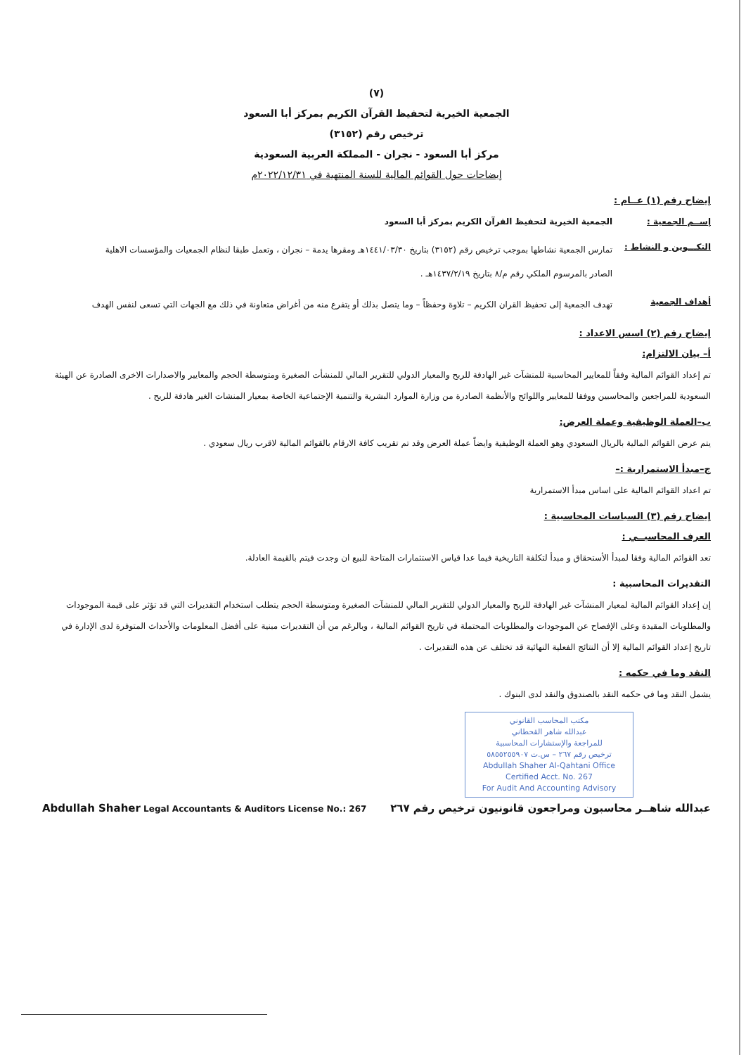(٧)
الجمعية الخيرية لتحفيظ القرآن الكريم بمركز أبا السعود
ترخيص رقم (٣١٥٢)
مركز أبا السعود - نجران - المملكة العربية السعودية
إيضاحات حول القوائم المالية للسنة المنتهية في ٢٠٢٢/١٢/٣١م
إيضاح رقم (١) عــام :
إســم الجمعية : الجمعية الخيرية لتحفيظ القرآن الكريم بمركز أبا السعود
التكـــوين و النشاط :
تمارس الجمعية نشاطها بموجب ترخيص رقم (٣١٥٢) بتاريخ ١٤٤١/٠٣/٣٠هـ ومقرها يدمة – نجران ، وتعمل طبقا لنظام الجمعيات والمؤسسات الاهلية
الصادر بالمرسوم الملكي رقم م/٨ بتاريخ ١٤٣٧/٢/١٩هـ .
أهداف الجمعية
تهدف الجمعية إلى تحفيظ القران الكريم – تلاوة وحفظاً – وما يتصل بذلك أو يتفرع منه من أغراض متعاونة في ذلك مع الجهات التي تسعى لنفس الهدف
إيضاح رقم (٢) اسس الاعداد :
أ– بيان الالتزام:
تم إعداد القوائم المالية وفقاً للمعايير المحاسبية للمنشآت غير الهادفة للربح والمعيار الدولي للتقرير المالي للمنشأت الصغيرة ومتوسطة الحجم والمعايير والاصدارات الاخرى الصادرة عن الهيئة السعودية للمراجعين والمحاسبين ووفقا للمعايير واللوائح والأنظمة الصادرة من وزارة الموارد البشرية والتنمية الإجتماعية الخاصة بمعيار المنشات الغير هادفة للربح .
ب–العملة الوظيفية وعملة العرض:
يتم عرض القوائم المالية بالريال السعودي وهو العملة الوظيفية وايضاً عملة العرض وقد تم تقريب كافة الارقام بالقوائم المالية لاقرب ريال سعودي .
ج–مبدأ الاستمرارية :–
تم اعداد القوائم المالية على اساس مبدأ الاستمرارية
إيضاح رقم (٣) السياسات المحاسبية :
العرف المحاسبــي :
تعد القوائم المالية وفقا لمبدأ الأستحقاق و مبدأ لتكلفة التاريخية فيما عدا قياس الاستثمارات المتاحة للبيع ان وجدت فيتم بالقيمة العادلة.
التقديرات المحاسبية :
إن إعداد القوائم المالية لمعيار المنشآت غير الهادفة للربح والمعيار الدولي للتقرير المالي للمنشآت الصغيرة ومتوسطة الحجم يتطلب استخدام التقديرات التي قد تؤثر على قيمة الموجودات والمطلوبات المقيدة وعلى الإفصاح عن الموجودات والمطلوبات المحتملة في تاريخ القوائم المالية ، وبالرغم من أن التقديرات مبنية على أفضل المعلومات والأحداث المتوفرة لدى الإدارة في تاريخ إعداد القوائم المالية إلا أن النتائج الفعلية النهائية قد تختلف عن هذه التقديرات .
النقد وما في حكمه :
يشمل النقد وما في حكمه النقد بالصندوق والنقد لدى البنوك .
مكتب المحاسب القانوني
عبدالله شاهر القحطاني
للمراجعة والإستشارات المحاسبية
ترخيص رقم ٢٦٧ – س.ت ٥٨٥٥٢٥٥٩٠٧
Abdullah Shaher Al-Qahtani Office
Certified Acct. No. 267
For Audit And Accounting Advisory
عبدالله شاهــر محاسبون ومراجعون قانونيون ترخيص رقم ٢٦٧ Abdullah Shaher Legal Accountants & Auditors License No.: 267